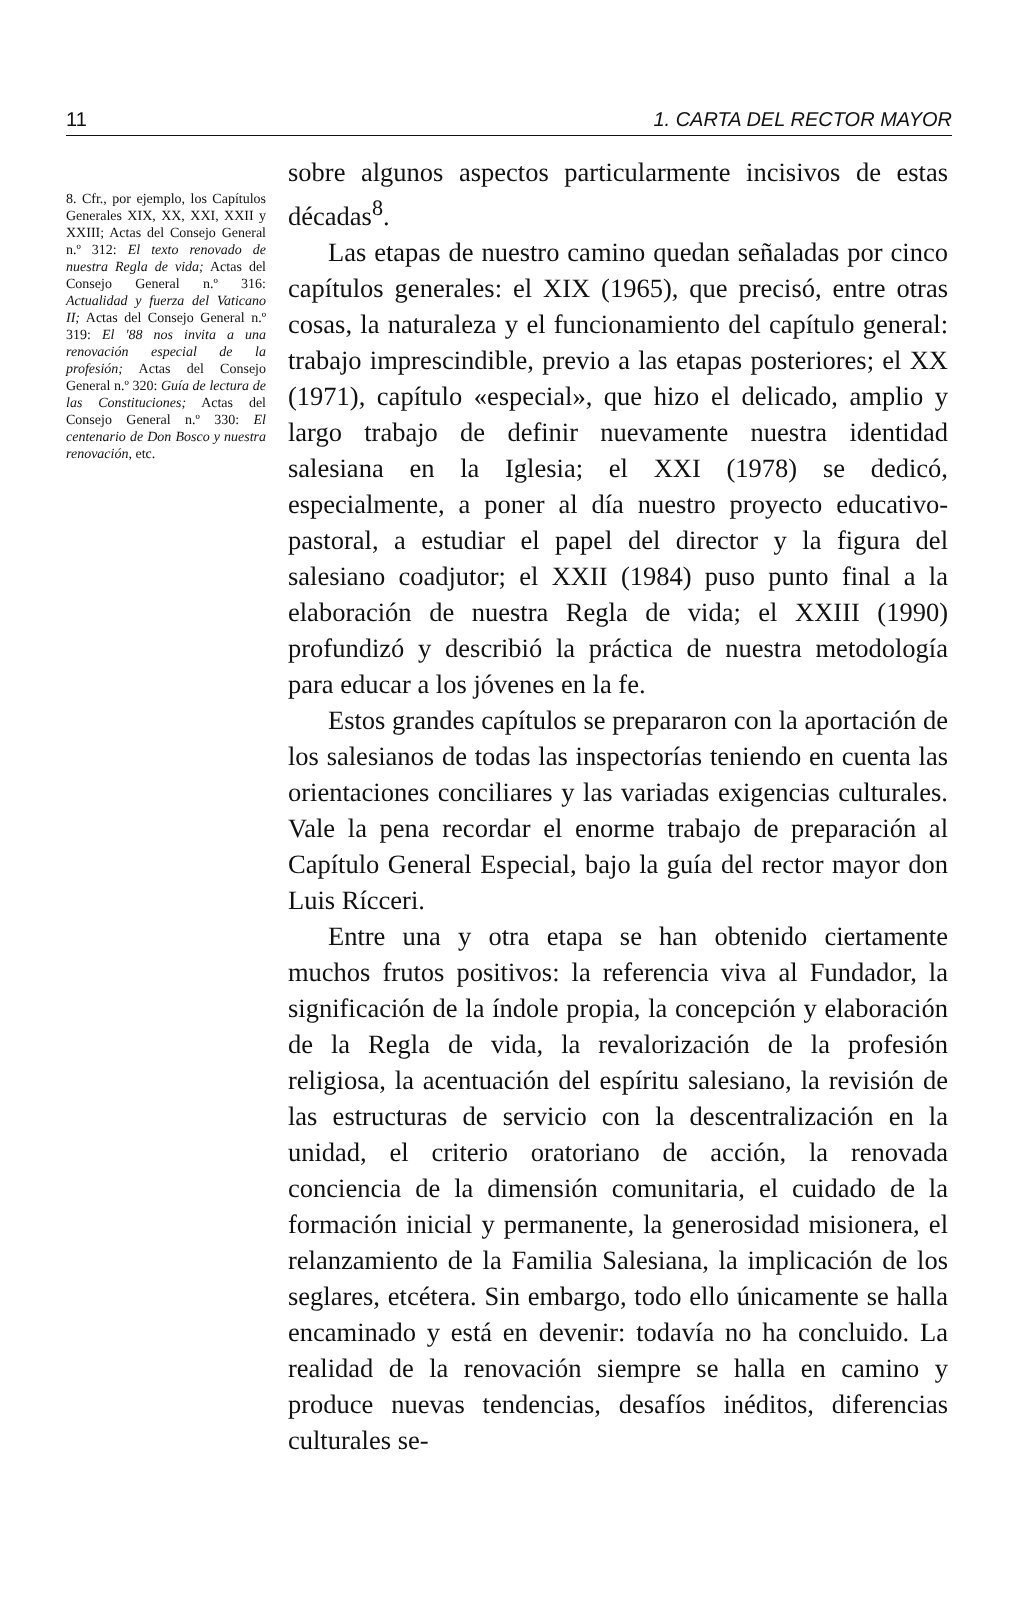11 1. CARTA DEL RECTOR MAYOR
8. Cfr., por ejemplo, los Capítulos Generales XIX, XX, XXI, XXII y XXIII; Actas del Consejo General n.º 312: El texto renovado de nuestra Regla de vida; Actas del Consejo General n.º 316: Actualidad y fuerza del Vaticano II; Actas del Consejo General n.º 319: El '88 nos invita a una renovación especial de la profesión; Actas del Consejo General n.º 320: Guía de lectura de las Constituciones; Actas del Consejo General n.º 330: El centenario de Don Bosco y nuestra renovación, etc.
sobre algunos aspectos particularmente incisivos de estas décadas<sup>8</sup>.
Las etapas de nuestro camino quedan señaladas por cinco capítulos generales: el XIX (1965), que precisó, entre otras cosas, la naturaleza y el funcionamiento del capítulo general: trabajo imprescindible, previo a las etapas posteriores; el XX (1971), capítulo «especial», que hizo el delicado, amplio y largo trabajo de definir nuevamente nuestra identidad salesiana en la Iglesia; el XXI (1978) se dedicó, especialmente, a poner al día nuestro proyecto educativo-pastoral, a estudiar el papel del director y la figura del salesiano coadjutor; el XXII (1984) puso punto final a la elaboración de nuestra Regla de vida; el XXIII (1990) profundizó y describió la práctica de nuestra metodología para educar a los jóvenes en la fe.
Estos grandes capítulos se prepararon con la aportación de los salesianos de todas las inspectorías teniendo en cuenta las orientaciones conciliares y las variadas exigencias culturales. Vale la pena recordar el enorme trabajo de preparación al Capítulo General Especial, bajo la guía del rector mayor don Luis Rícceri.
Entre una y otra etapa se han obtenido ciertamente muchos frutos positivos: la referencia viva al Fundador, la significación de la índole propia, la concepción y elaboración de la Regla de vida, la revalorización de la profesión religiosa, la acentuación del espíritu salesiano, la revisión de las estructuras de servicio con la descentralización en la unidad, el criterio oratoriano de acción, la renovada conciencia de la dimensión comunitaria, el cuidado de la formación inicial y permanente, la generosidad misionera, el relanzamiento de la Familia Salesiana, la implicación de los seglares, etcétera. Sin embargo, todo ello únicamente se halla encaminado y está en devenir: todavía no ha concluido. La realidad de la renovación siempre se halla en camino y produce nuevas tendencias, desafíos inéditos, diferencias culturales se-